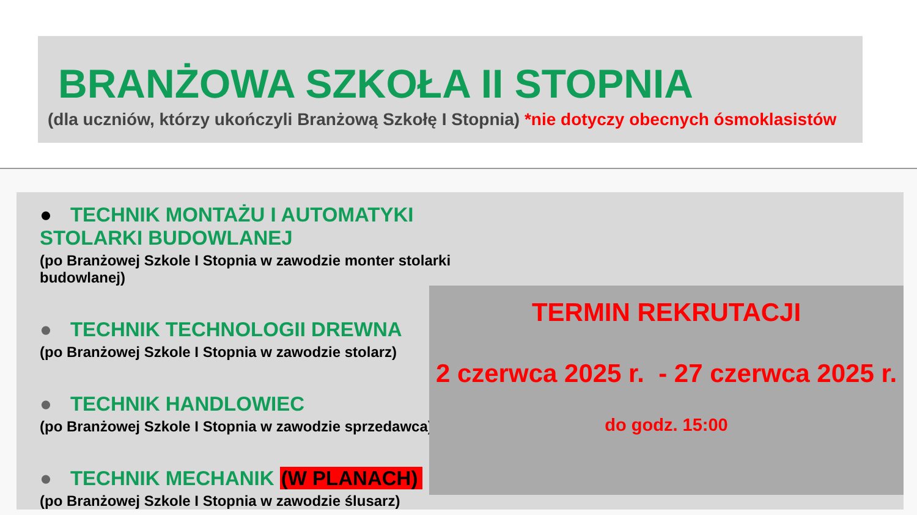BRANŻOWA SZKOŁA II STOPNIA
(dla uczniów, którzy ukończyli Branżową Szkołę I Stopnia) *nie dotyczy obecnych ósmoklasistów
● TECHNIK MONTAŻU I AUTOMATYKI STOLARKI BUDOWLANEJ
(po Branżowej Szkole I Stopnia w zawodzie monter stolarki budowlanej)
● TECHNIK TECHNOLOGII DREWNA
(po Branżowej Szkole I Stopnia w zawodzie stolarz)
● TECHNIK HANDLOWIEC
(po Branżowej Szkole I Stopnia w zawodzie sprzedawca)
● TECHNIK MECHANIK (W PLANACH)
(po Branżowej Szkole I Stopnia w zawodzie ślusarz)
TERMIN REKRUTACJI
2 czerwca 2025 r. - 27 czerwca 2025 r.
do godz. 15:00